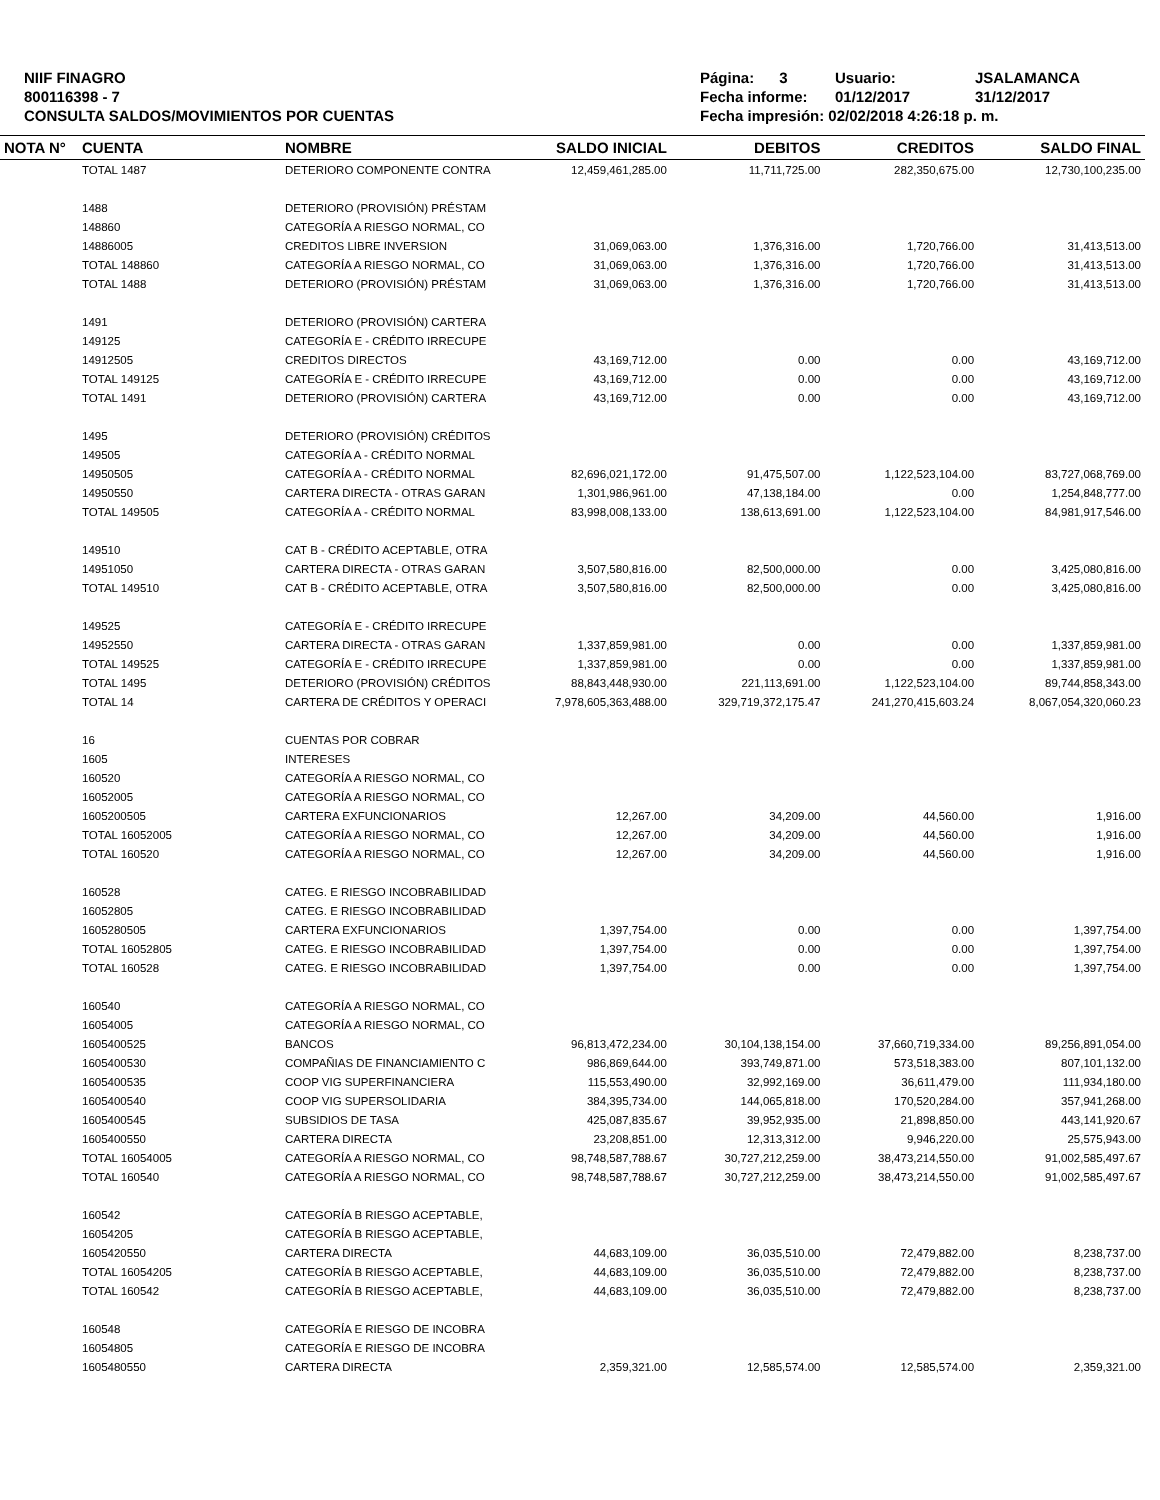NIIF FINAGRO
800116398 - 7
CONSULTA SALDOS/MOVIMIENTOS POR CUENTAS
Página: 3 Usuario: JSALAMANCA Fecha informe: 01/12/2017 31/12/2017 Fecha impresión: 02/02/2018 4:26:18 p. m.
| NOTA N° | CUENTA | NOMBRE | SALDO INICIAL | DEBITOS | CREDITOS | SALDO FINAL |
| --- | --- | --- | --- | --- | --- | --- |
| | TOTAL 1487 | DETERIORO COMPONENTE CONTRA | 12,459,461,285.00 | 11,711,725.00 | 282,350,675.00 | 12,730,100,235.00 |
| | 1488 | DETERIORO (PROVISIÓN) PRÉSTAM | | | | |
| | 148860 | CATEGORÍA A RIESGO NORMAL, CO | | | | |
| | 14886005 | CREDITOS LIBRE INVERSION | 31,069,063.00 | 1,376,316.00 | 1,720,766.00 | 31,413,513.00 |
| | TOTAL 148860 | CATEGORÍA A RIESGO NORMAL, CO | 31,069,063.00 | 1,376,316.00 | 1,720,766.00 | 31,413,513.00 |
| | TOTAL 1488 | DETERIORO (PROVISIÓN) PRÉSTAM | 31,069,063.00 | 1,376,316.00 | 1,720,766.00 | 31,413,513.00 |
| | 1491 | DETERIORO (PROVISIÓN) CARTERA | | | | |
| | 149125 | CATEGORÍA E - CRÉDITO IRRECUPE | | | | |
| | 14912505 | CREDITOS DIRECTOS | 43,169,712.00 | 0.00 | 0.00 | 43,169,712.00 |
| | TOTAL 149125 | CATEGORÍA E - CRÉDITO IRRECUPE | 43,169,712.00 | 0.00 | 0.00 | 43,169,712.00 |
| | TOTAL 1491 | DETERIORO (PROVISIÓN) CARTERA | 43,169,712.00 | 0.00 | 0.00 | 43,169,712.00 |
| | 1495 | DETERIORO (PROVISIÓN) CRÉDITOS | | | | |
| | 149505 | CATEGORÍA A - CRÉDITO NORMAL | | | | |
| | 14950505 | CATEGORÍA A - CRÉDITO NORMAL | 82,696,021,172.00 | 91,475,507.00 | 1,122,523,104.00 | 83,727,068,769.00 |
| | 14950550 | CARTERA DIRECTA - OTRAS GARAN | 1,301,986,961.00 | 47,138,184.00 | 0.00 | 1,254,848,777.00 |
| | TOTAL 149505 | CATEGORÍA A - CRÉDITO NORMAL | 83,998,008,133.00 | 138,613,691.00 | 1,122,523,104.00 | 84,981,917,546.00 |
| | 149510 | CAT B - CRÉDITO ACEPTABLE, OTRA | | | | |
| | 14951050 | CARTERA DIRECTA - OTRAS GARAN | 3,507,580,816.00 | 82,500,000.00 | 0.00 | 3,425,080,816.00 |
| | TOTAL 149510 | CAT B - CRÉDITO ACEPTABLE, OTRA | 3,507,580,816.00 | 82,500,000.00 | 0.00 | 3,425,080,816.00 |
| | 149525 | CATEGORÍA E - CRÉDITO IRRECUPE | | | | |
| | 14952550 | CARTERA DIRECTA - OTRAS GARAN | 1,337,859,981.00 | 0.00 | 0.00 | 1,337,859,981.00 |
| | TOTAL 149525 | CATEGORÍA E - CRÉDITO IRRECUPE | 1,337,859,981.00 | 0.00 | 0.00 | 1,337,859,981.00 |
| | TOTAL 1495 | DETERIORO (PROVISIÓN) CRÉDITOS | 88,843,448,930.00 | 221,113,691.00 | 1,122,523,104.00 | 89,744,858,343.00 |
| | TOTAL 14 | CARTERA DE CRÉDITOS Y OPERACI | 7,978,605,363,488.00 | 329,719,372,175.47 | 241,270,415,603.24 | 8,067,054,320,060.23 |
| | 16 | CUENTAS POR COBRAR | | | | |
| | 1605 | INTERESES | | | | |
| | 160520 | CATEGORÍA A RIESGO NORMAL, CO | | | | |
| | 16052005 | CATEGORÍA A RIESGO NORMAL, CO | | | | |
| | 1605200505 | CARTERA EXFUNCIONARIOS | 12,267.00 | 34,209.00 | 44,560.00 | 1,916.00 |
| | TOTAL 16052005 | CATEGORÍA A RIESGO NORMAL, CO | 12,267.00 | 34,209.00 | 44,560.00 | 1,916.00 |
| | TOTAL 160520 | CATEGORÍA A RIESGO NORMAL, CO | 12,267.00 | 34,209.00 | 44,560.00 | 1,916.00 |
| | 160528 | CATEG. E RIESGO INCOBRABILIDAD | | | | |
| | 16052805 | CATEG. E RIESGO INCOBRABILIDAD | | | | |
| | 1605280505 | CARTERA EXFUNCIONARIOS | 1,397,754.00 | 0.00 | 0.00 | 1,397,754.00 |
| | TOTAL 16052805 | CATEG. E RIESGO INCOBRABILIDAD | 1,397,754.00 | 0.00 | 0.00 | 1,397,754.00 |
| | TOTAL 160528 | CATEG. E RIESGO INCOBRABILIDAD | 1,397,754.00 | 0.00 | 0.00 | 1,397,754.00 |
| | 160540 | CATEGORÍA A RIESGO NORMAL, CO | | | | |
| | 16054005 | CATEGORÍA A RIESGO NORMAL, CO | | | | |
| | 1605400525 | BANCOS | 96,813,472,234.00 | 30,104,138,154.00 | 37,660,719,334.00 | 89,256,891,054.00 |
| | 1605400530 | COMPAÑIAS DE FINANCIAMIENTO C | 986,869,644.00 | 393,749,871.00 | 573,518,383.00 | 807,101,132.00 |
| | 1605400535 | COOP VIG SUPERFINANCIERA | 115,553,490.00 | 32,992,169.00 | 36,611,479.00 | 111,934,180.00 |
| | 1605400540 | COOP VIG SUPERSOLIDARIA | 384,395,734.00 | 144,065,818.00 | 170,520,284.00 | 357,941,268.00 |
| | 1605400545 | SUBSIDIOS DE TASA | 425,087,835.67 | 39,952,935.00 | 21,898,850.00 | 443,141,920.67 |
| | 1605400550 | CARTERA DIRECTA | 23,208,851.00 | 12,313,312.00 | 9,946,220.00 | 25,575,943.00 |
| | TOTAL 16054005 | CATEGORÍA A RIESGO NORMAL, CO | 98,748,587,788.67 | 30,727,212,259.00 | 38,473,214,550.00 | 91,002,585,497.67 |
| | TOTAL 160540 | CATEGORÍA A RIESGO NORMAL, CO | 98,748,587,788.67 | 30,727,212,259.00 | 38,473,214,550.00 | 91,002,585,497.67 |
| | 160542 | CATEGORÍA B RIESGO ACEPTABLE, | | | | |
| | 16054205 | CATEGORÍA B RIESGO ACEPTABLE, | | | | |
| | 1605420550 | CARTERA DIRECTA | 44,683,109.00 | 36,035,510.00 | 72,479,882.00 | 8,238,737.00 |
| | TOTAL 16054205 | CATEGORÍA B RIESGO ACEPTABLE, | 44,683,109.00 | 36,035,510.00 | 72,479,882.00 | 8,238,737.00 |
| | TOTAL 160542 | CATEGORÍA B RIESGO ACEPTABLE, | 44,683,109.00 | 36,035,510.00 | 72,479,882.00 | 8,238,737.00 |
| | 160548 | CATEGORÍA E RIESGO DE INCOBRA | | | | |
| | 16054805 | CATEGORÍA E RIESGO DE INCOBRA | | | | |
| | 1605480550 | CARTERA DIRECTA | 2,359,321.00 | 12,585,574.00 | 12,585,574.00 | 2,359,321.00 |